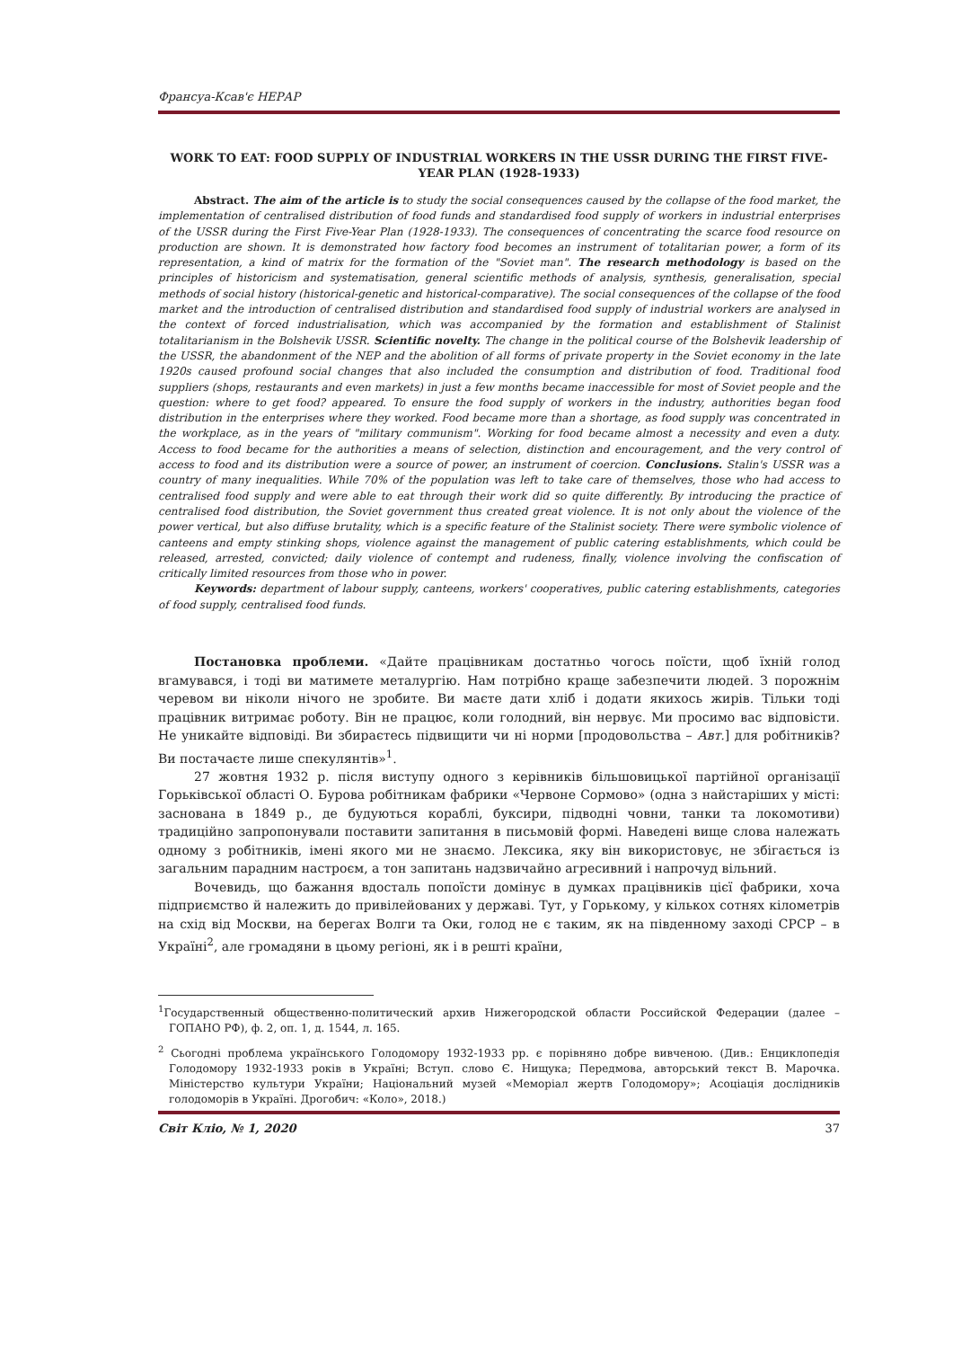Франсуа-Ксав'є НЕРАР
WORK TO EAT: FOOD SUPPLY OF INDUSTRIAL WORKERS IN THE USSR DURING THE FIRST FIVE-YEAR PLAN (1928-1933)
Abstract. The aim of the article is to study the social consequences caused by the collapse of the food market, the implementation of centralised distribution of food funds and standardised food supply of workers in industrial enterprises of the USSR during the First Five-Year Plan (1928-1933). The consequences of concentrating the scarce food resource on production are shown. It is demonstrated how factory food becomes an instrument of totalitarian power, a form of its representation, a kind of matrix for the formation of the "Soviet man". The research methodology is based on the principles of historicism and systematisation, general scientific methods of analysis, synthesis, generalisation, special methods of social history (historical-genetic and historical-comparative). The social consequences of the collapse of the food market and the introduction of centralised distribution and standardised food supply of industrial workers are analysed in the context of forced industrialisation, which was accompanied by the formation and establishment of Stalinist totalitarianism in the Bolshevik USSR. Scientific novelty. The change in the political course of the Bolshevik leadership of the USSR, the abandonment of the NEP and the abolition of all forms of private property in the Soviet economy in the late 1920s caused profound social changes that also included the consumption and distribution of food. Traditional food suppliers (shops, restaurants and even markets) in just a few months became inaccessible for most of Soviet people and the question: where to get food? appeared. To ensure the food supply of workers in the industry, authorities began food distribution in the enterprises where they worked. Food became more than a shortage, as food supply was concentrated in the workplace, as in the years of "military communism". Working for food became almost a necessity and even a duty. Access to food became for the authorities a means of selection, distinction and encouragement, and the very control of access to food and its distribution were a source of power, an instrument of coercion. Conclusions. Stalin's USSR was a country of many inequalities. While 70% of the population was left to take care of themselves, those who had access to centralised food supply and were able to eat through their work did so quite differently. By introducing the practice of centralised food distribution, the Soviet government thus created great violence. It is not only about the violence of the power vertical, but also diffuse brutality, which is a specific feature of the Stalinist society. There were symbolic violence of canteens and empty stinking shops, violence against the management of public catering establishments, which could be released, arrested, convicted; daily violence of contempt and rudeness, finally, violence involving the confiscation of critically limited resources from those who in power.
Keywords: department of labour supply, canteens, workers' cooperatives, public catering establishments, categories of food supply, centralised food funds.
Постановка проблеми. «Дайте працівникам достатньо чогось поїсти, щоб їхній голод вгамувався, і тоді ви матимете металургію. Нам потрібно краще забезпечити людей. З порожнім черевом ви ніколи нічого не зробите. Ви маєте дати хліб і додати якихось жирів. Тільки тоді працівник витримає роботу. Він не працює, коли голодний, він нервує. Ми просимо вас відповісти. Не уникайте відповіді. Ви збираєтесь підвищити чи ні норми [продовольства – Авт.] для робітників? Ви постачаєте лише спекулянтів»<sup>1</sup>.
27 жовтня 1932 р. після виступу одного з керівників більшовицької партійної організації Горьківської області О. Бурова робітникам фабрики «Червоне Сормово» (одна з найстаріших у місті: заснована в 1849 р., де будуються кораблі, буксири, підводні човни, танки та локомотиви) традиційно запропонували поставити запитання в письмовій формі. Наведені вище слова належать одному з робітників, імені якого ми не знаємо. Лексика, яку він використовує, не збігається із загальним парадним настроєм, а тон запитань надзвичайно агресивний і напрочуд вільний.
Вочевидь, що бажання вдосталь попоїсти домінує в думках працівників цієї фабрики, хоча підприємство й належить до привілейованих у державі. Тут, у Горькому, у кількох сотнях кілометрів на схід від Москви, на берегах Волги та Оки, голод не є таким, як на південному заході СРСР – в Україні<sup>2</sup>, але громадяни в цьому регіоні, як і в решті країни,
<sup>1</sup> Государственный общественно-политический архив Нижегородской области Российской Федерации (далее – ГОПАНО РФ), ф. 2, оп. 1, д. 1544, л. 165.
<sup>2</sup> Сьогодні проблема українського Голодомору 1932-1933 рр. є порівняно добре вивченою. (Див.: Енциклопедія Голодомору 1932-1933 років в Україні; Вступ. слово Є. Нищука; Передмова, авторський текст В. Марочка. Міністерство культури України; Національний музей «Меморіал жертв Голодомору»; Асоціація дослідників голодоморів в Україні. Дрогобич: «Коло», 2018.)
Світ Кліо, № 1, 2020 37